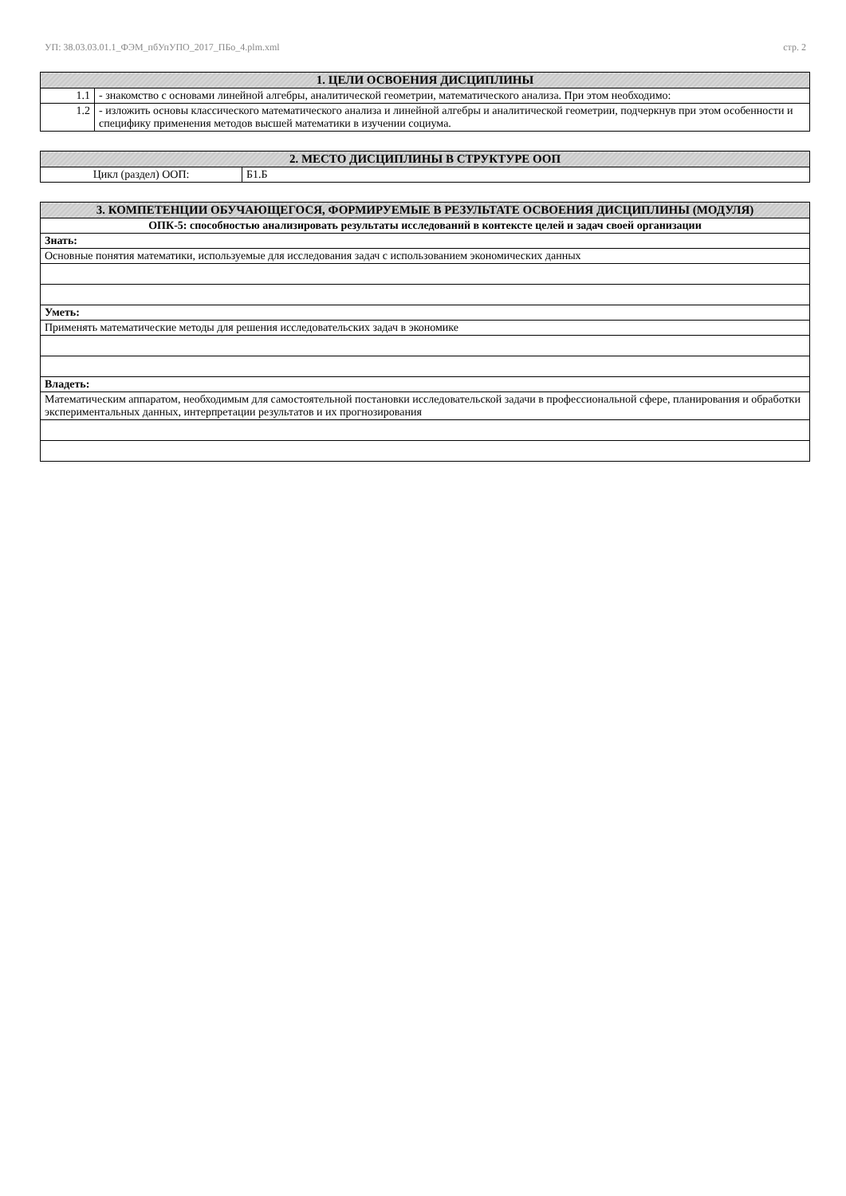УП: 38.03.03.01.1_ФЭМ_пбУпУПО_2017_ПБо_4.plm.xml стр. 2
| 1. ЦЕЛИ ОСВОЕНИЯ ДИСЦИПЛИНЫ | |
| --- | --- |
| 1.1 | - знакомство с основами линейной алгебры, аналитической геометрии, математического анализа. При этом необходимо: |
| 1.2 | - изложить основы классического математического анализа и линейной алгебры и аналитической геометрии, подчеркнув при этом особенности и специфику применения методов высшей математики в изучении социума. |
| 2. МЕСТО ДИСЦИПЛИНЫ В СТРУКТУРЕ ООП | |
| --- | --- |
| Цикл (раздел) ООП: | Б1.Б |
| 3. КОМПЕТЕНЦИИ ОБУЧАЮЩЕГОСЯ, ФОРМИРУЕМЫЕ В РЕЗУЛЬТАТЕ ОСВОЕНИЯ ДИСЦИПЛИНЫ (МОДУЛЯ) |
| --- |
| ОПК-5: способностью анализировать результаты исследований в контексте целей и задач своей организации |
| Знать: |
| Основные понятия математики, используемые для исследования задач с использованием экономических данных |
| Уметь: |
| Применять математические методы для решения исследовательских задач в экономике |
| Владеть: |
| Математическим аппаратом, необходимым для самостоятельной постановки исследовательской задачи в профессиональной сфере, планирования и обработки экспериментальных данных, интерпретации результатов и их прогнозирования |